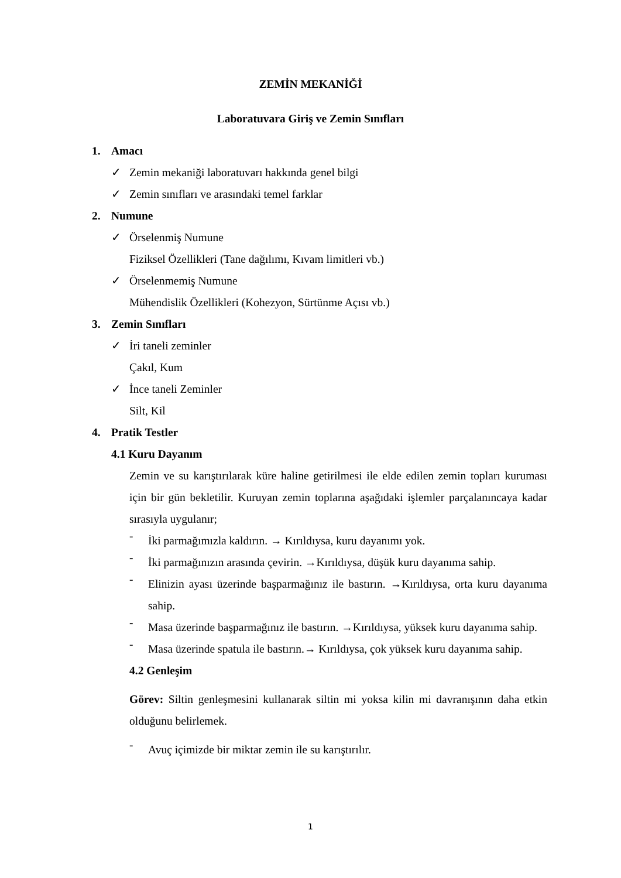ZEMİN MEKANİĞİ
Laboratuvara Giriş ve Zemin Sınıfları
1. Amacı
✓ Zemin mekaniği laboratuvarı hakkında genel bilgi
✓ Zemin sınıfları ve arasındaki temel farklar
2. Numune
✓ Örselenmiş Numune
Fiziksel Özellikleri (Tane dağılımı, Kıvam limitleri vb.)
✓ Örselenmemiş Numune
Mühendislik Özellikleri (Kohezyon, Sürtünme Açısı vb.)
3. Zemin Sınıfları
✓ İri taneli zeminler
Çakıl, Kum
✓ İnce taneli Zeminler
Silt, Kil
4. Pratik Testler
4.1 Kuru Dayanım
Zemin ve su karıştırılarak küre haline getirilmesi ile elde edilen zemin topları kuruması için bir gün bekletilir. Kuruyan zemin toplarına aşağıdaki işlemler parçalanıncaya kadar sırasıyla uygulanır;
-
İki parmağımızla kaldırın. → Kırıldıysa, kuru dayanımı yok.
-
İki parmağınızın arasında çevirin. →Kırıldıysa, düşük kuru dayanıma sahip.
-
Elinizin ayası üzerinde başparmağınız ile bastırın. →Kırıldıysa, orta kuru dayanıma sahip.
-
Masa üzerinde başparmağınız ile bastırın. →Kırıldıysa, yüksek kuru dayanıma sahip.
-
Masa üzerinde spatula ile bastırın.→ Kırıldıysa, çok yüksek kuru dayanıma sahip.
4.2 Genleşim
Görev: Siltin genleşmesini kullanarak siltin mi yoksa kilin mi davranışının daha etkin olduğunu belirlemek.
-
Avuç içimizde bir miktar zemin ile su karıştırılır.
1